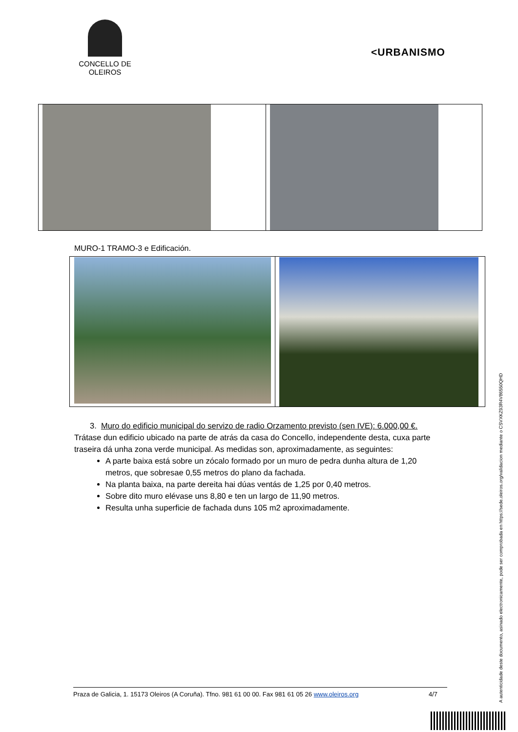CONCELLO DE
OLEIROS
<URBANISMO
MURO-1 TRAMO-3 e Edificación.
3. Muro do edificio municipal do servizo de radio Orzamento previsto (sen IVE): 6.000,00 €.
Trátase dun edificio ubicado na parte de atrás da casa do Concello, independente desta, cuxa parte traseira dá unha zona verde municipal. As medidas son, aproximadamente, as seguintes:
A parte baixa está sobre un zócalo formado por un muro de pedra dunha altura de 1,20 metros, que sobresae 0,55 metros do plano da fachada.
Na planta baixa, na parte dereita hai dúas ventás de 1,25 por 0,40 metros.
Sobre dito muro elévase uns 8,80 e ten un largo de 11,90 metros.
Resulta unha superficie de fachada duns 105 m2 aproximadamente.
Praza de Galicia, 1. 15173 Oleiros (A Coruña). Tfno. 981 61 00 00. Fax 981 61 05 26 www.oleiros.org 4/7
A autenticidade deste documento, asinado electronicamente, pode ser comprobada en https://sede.oleiros.org/validacion mediante o CSVXKZ93R4V86550QHD